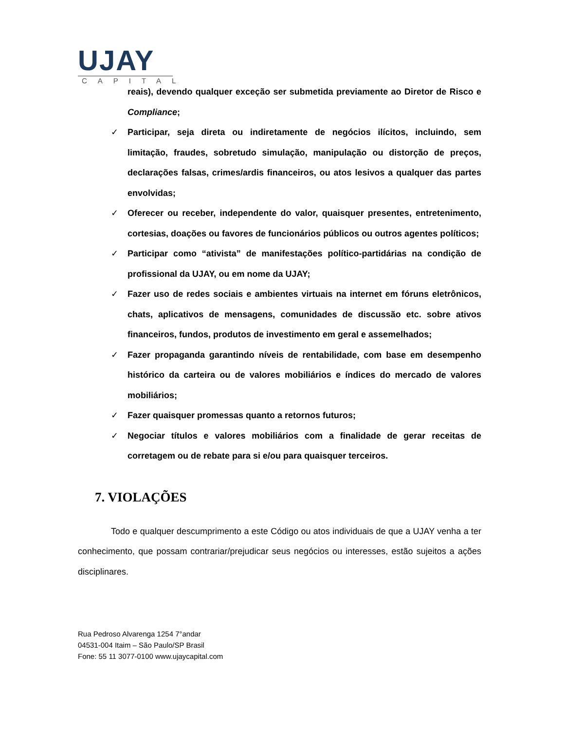UJAY
CAPITAL
reais), devendo qualquer exceção ser submetida previamente ao Diretor de Risco e Compliance;
✓ Participar, seja direta ou indiretamente de negócios ilícitos, incluindo, sem limitação, fraudes, sobretudo simulação, manipulação ou distorção de preços, declarações falsas, crimes/ardis financeiros, ou atos lesivos a qualquer das partes envolvidas;
✓ Oferecer ou receber, independente do valor, quaisquer presentes, entretenimento, cortesias, doações ou favores de funcionários públicos ou outros agentes políticos;
✓ Participar como “ativista” de manifestações político-partidárias na condição de profissional da UJAY, ou em nome da UJAY;
✓ Fazer uso de redes sociais e ambientes virtuais na internet em fóruns eletrônicos, chats, aplicativos de mensagens, comunidades de discussão etc. sobre ativos financeiros, fundos, produtos de investimento em geral e assemelhados;
✓ Fazer propaganda garantindo níveis de rentabilidade, com base em desempenho histórico da carteira ou de valores mobiliários e índices do mercado de valores mobiliários;
✓ Fazer quaisquer promessas quanto a retornos futuros;
✓ Negociar títulos e valores mobiliários com a finalidade de gerar receitas de corretagem ou de rebate para si e/ou para quaisquer terceiros.
7. VIOLAÇÕES
Todo e qualquer descumprimento a este Código ou atos individuais de que a UJAY venha a ter conhecimento, que possam contrariar/prejudicar seus negócios ou interesses, estão sujeitos a ações disciplinares.
Rua Pedroso Alvarenga 1254 7°andar
04531-004 Itaim – São Paulo/SP Brasil
Fone: 55 11 3077-0100 www.ujaycapital.com